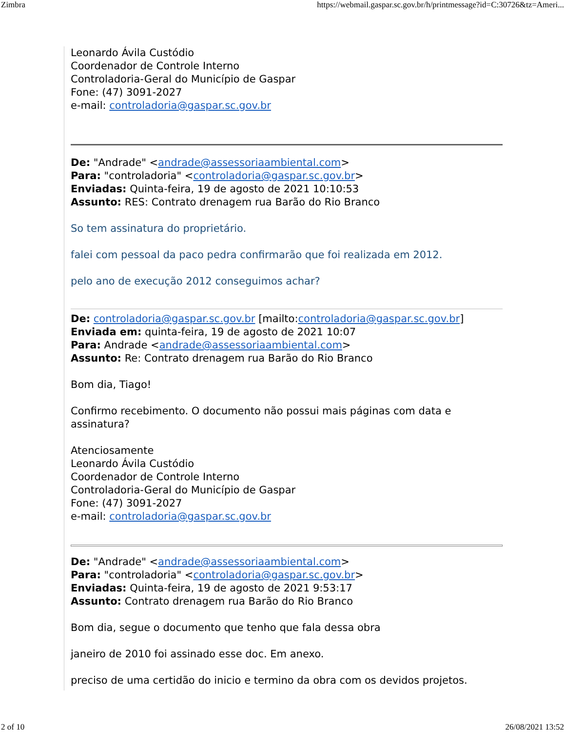Zimbra https://webmail.gaspar.sc.gov.br/h/printmessage?id=C:30726&tz=Ameri...
Leonardo Ávila Custódio
Coordenador de Controle Interno
Controladoria-Geral do Município de Gaspar
Fone: (47) 3091-2027
e-mail: controladoria@gaspar.sc.gov.br
De: "Andrade" <andrade@assessoriaambiental.com>
Para: "controladoria" <controladoria@gaspar.sc.gov.br>
Enviadas: Quinta-feira, 19 de agosto de 2021 10:10:53
Assunto: RES: Contrato drenagem rua Barão do Rio Branco
So tem assinatura do proprietário.
falei com pessoal da paco pedra confirmarão que foi realizada em 2012.
pelo ano de execução 2012 conseguimos achar?
De: controladoria@gaspar.sc.gov.br [mailto:controladoria@gaspar.sc.gov.br]
Enviada em: quinta-feira, 19 de agosto de 2021 10:07
Para: Andrade <andrade@assessoriaambiental.com>
Assunto: Re: Contrato drenagem rua Barão do Rio Branco
Bom dia, Tiago!
Confirmo recebimento. O documento não possui mais páginas com data e assinatura?
Atenciosamente
Leonardo Ávila Custódio
Coordenador de Controle Interno
Controladoria-Geral do Município de Gaspar
Fone: (47) 3091-2027
e-mail: controladoria@gaspar.sc.gov.br
De: "Andrade" <andrade@assessoriaambiental.com>
Para: "controladoria" <controladoria@gaspar.sc.gov.br>
Enviadas: Quinta-feira, 19 de agosto de 2021 9:53:17
Assunto: Contrato drenagem rua Barão do Rio Branco
Bom dia, segue o documento que tenho que fala dessa obra
janeiro de 2010 foi assinado esse doc. Em anexo.
preciso de uma certidão do inicio e termino da obra com os devidos projetos.
2 of 10 26/08/2021 13:52